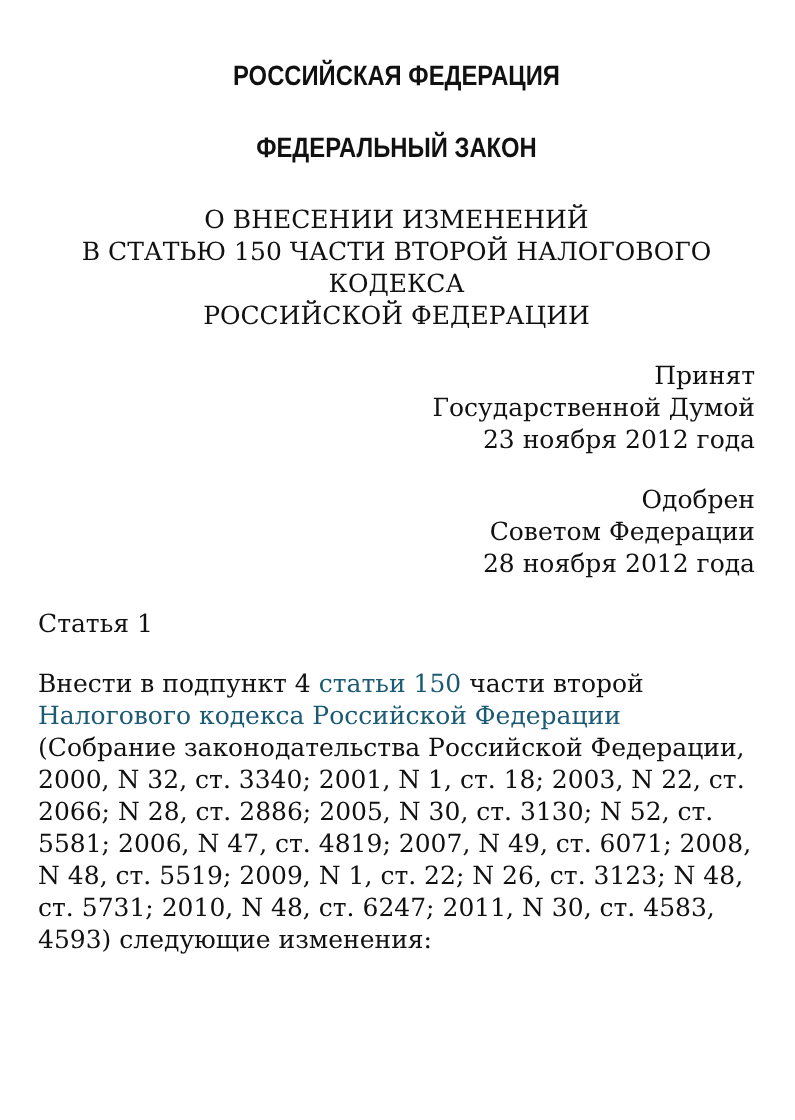РОССИЙСКАЯ ФЕДЕРАЦИЯ
ФЕДЕРАЛЬНЫЙ ЗАКОН
О ВНЕСЕНИИ ИЗМЕНЕНИЙ
В СТАТЬЮ 150 ЧАСТИ ВТОРОЙ НАЛОГОВОГО
КОДЕКСА
РОССИЙСКОЙ ФЕДЕРАЦИИ
Принят
Государственной Думой
23 ноября 2012 года
Одобрен
Советом Федерации
28 ноября 2012 года
Статья 1
Внести в подпункт 4 статьи 150 части второй Налогового кодекса Российской Федерации (Собрание законодательства Российской Федерации, 2000, N 32, ст. 3340; 2001, N 1, ст. 18; 2003, N 22, ст. 2066; N 28, ст. 2886; 2005, N 30, ст. 3130; N 52, ст. 5581; 2006, N 47, ст. 4819; 2007, N 49, ст. 6071; 2008, N 48, ст. 5519; 2009, N 1, ст. 22; N 26, ст. 3123; N 48, ст. 5731; 2010, N 48, ст. 6247; 2011, N 30, ст. 4583, 4593) следующие изменения: